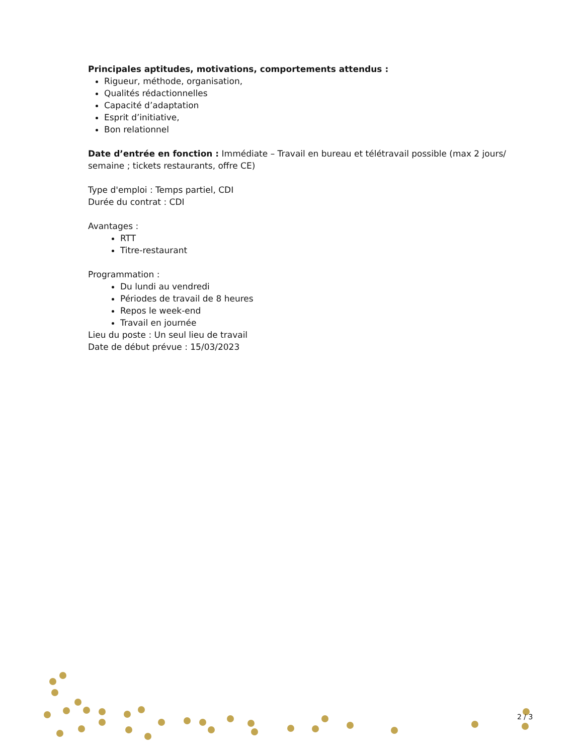Principales aptitudes, motivations, comportements attendus :
Rigueur, méthode, organisation,
Qualités rédactionnelles
Capacité d’adaptation
Esprit d’initiative,
Bon relationnel
Date d’entrée en fonction : Immédiate – Travail en bureau et télétravail possible (max 2 jours/ semaine ; tickets restaurants, offre CE)
Type d'emploi : Temps partiel, CDI
Durée du contrat : CDI
Avantages :
RTT
Titre-restaurant
Programmation :
Du lundi au vendredi
Périodes de travail de 8 heures
Repos le week-end
Travail en journée
Lieu du poste : Un seul lieu de travail
Date de début prévue : 15/03/2023
2 / 3